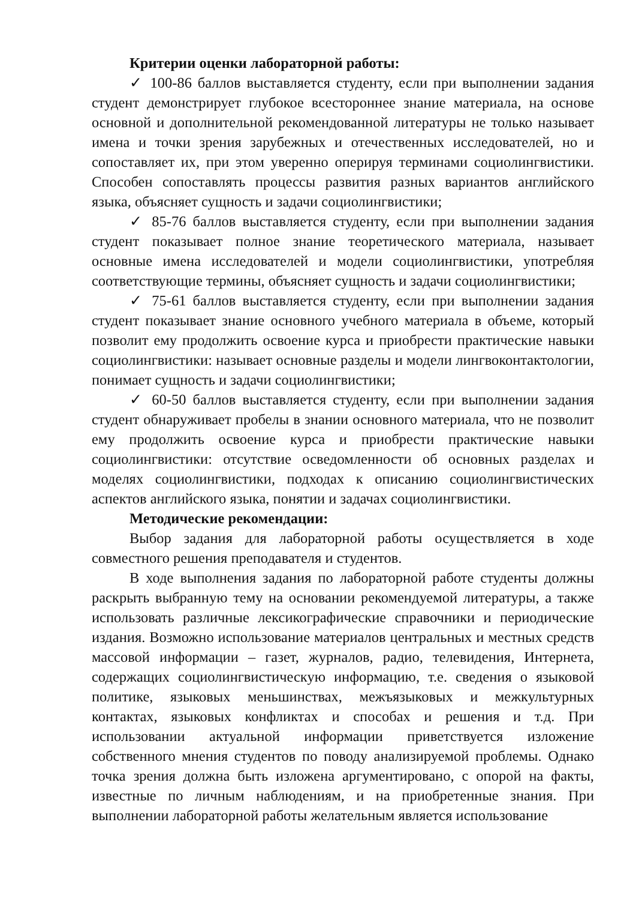Критерии оценки лабораторной работы:
✓ 100-86 баллов выставляется студенту, если при выполнении задания студент демонстрирует глубокое всестороннее знание материала, на основе основной и дополнительной рекомендованной литературы не только называет имена и точки зрения зарубежных и отечественных исследователей, но и сопоставляет их, при этом уверенно оперируя терминами социолингвистики. Способен сопоставлять процессы развития разных вариантов английского языка, объясняет сущность и задачи социолингвистики;
✓ 85-76 баллов выставляется студенту, если при выполнении задания студент показывает полное знание теоретического материала, называет основные имена исследователей и модели социолингвистики, употребляя соответствующие термины, объясняет сущность и задачи социолингвистики;
✓ 75-61 баллов выставляется студенту, если при выполнении задания студент показывает знание основного учебного материала в объеме, который позволит ему продолжить освоение курса и приобрести практические навыки социолингвистики: называет основные разделы и модели лингвоконтактологии, понимает сущность и задачи социолингвистики;
✓ 60-50 баллов выставляется студенту, если при выполнении задания студент обнаруживает пробелы в знании основного материала, что не позволит ему продолжить освоение курса и приобрести практические навыки социолингвистики: отсутствие осведомленности об основных разделах и моделях социолингвистики, подходах к описанию социолингвистических аспектов английского языка, понятии и задачах социолингвистики.
Методические рекомендации:
Выбор задания для лабораторной работы осуществляется в ходе совместного решения преподавателя и студентов.
В ходе выполнения задания по лабораторной работе студенты должны раскрыть выбранную тему на основании рекомендуемой литературы, а также использовать различные лексикографические справочники и периодические издания. Возможно использование материалов центральных и местных средств массовой информации – газет, журналов, радио, телевидения, Интернета, содержащих социолингвистическую информацию, т.е. сведения о языковой политике, языковых меньшинствах, межъязыковых и межкультурных контактах, языковых конфликтах и способах и решения и т.д. При использовании актуальной информации приветствуется изложение собственного мнения студентов по поводу анализируемой проблемы. Однако точка зрения должна быть изложена аргументировано, с опорой на факты, известные по личным наблюдениям, и на приобретенные знания. При выполнении лабораторной работы желательным является использование